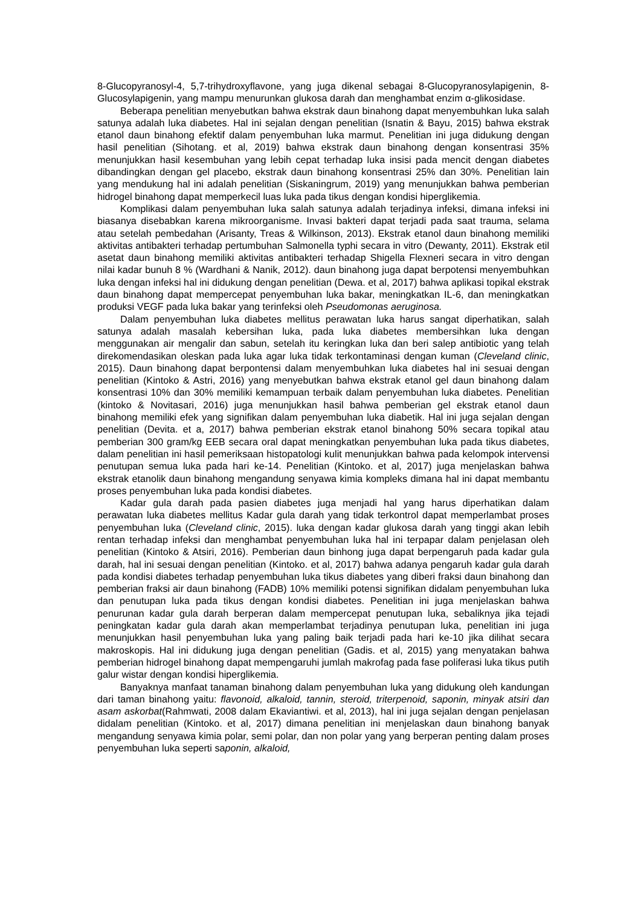8-Glucopyranosyl-4, 5,7-trihydroxyflavone, yang juga dikenal sebagai 8-Glucopyranosylapigenin, 8-Glucosylapigenin, yang mampu menurunkan glukosa darah dan menghambat enzim α-glikosidase.
Beberapa penelitian menyebutkan bahwa ekstrak daun binahong dapat menyembuhkan luka salah satunya adalah luka diabetes. Hal ini sejalan dengan penelitian (Isnatin & Bayu, 2015) bahwa ekstrak etanol daun binahong efektif dalam penyembuhan luka marmut. Penelitian ini juga didukung dengan hasil penelitian (Sihotang. et al, 2019) bahwa ekstrak daun binahong dengan konsentrasi 35% menunjukkan hasil kesembuhan yang lebih cepat terhadap luka insisi pada mencit dengan diabetes dibandingkan dengan gel placebo, ekstrak daun binahong konsentrasi 25% dan 30%. Penelitian lain yang mendukung hal ini adalah penelitian (Siskaningrum, 2019) yang menunjukkan bahwa pemberian hidrogel binahong dapat memperkecil luas luka pada tikus dengan kondisi hiperglikemia.
Komplikasi dalam penyembuhan luka salah satunya adalah terjadinya infeksi, dimana infeksi ini biasanya disebabkan karena mikroorganisme. Invasi bakteri dapat terjadi pada saat trauma, selama atau setelah pembedahan (Arisanty, Treas & Wilkinson, 2013). Ekstrak etanol daun binahong memiliki aktivitas antibakteri terhadap pertumbuhan Salmonella typhi secara in vitro (Dewanty, 2011). Ekstrak etil asetat daun binahong memiliki aktivitas antibakteri terhadap Shigella Flexneri secara in vitro dengan nilai kadar bunuh 8 % (Wardhani & Nanik, 2012). daun binahong juga dapat berpotensi menyembuhkan luka dengan infeksi hal ini didukung dengan penelitian (Dewa. et al, 2017) bahwa aplikasi topikal ekstrak daun binahong dapat mempercepat penyembuhan luka bakar, meningkatkan IL-6, dan meningkatkan produksi VEGF pada luka bakar yang terinfeksi oleh Pseudomonas aeruginosa.
Dalam penyembuhan luka diabetes mellitus perawatan luka harus sangat diperhatikan, salah satunya adalah masalah kebersihan luka, pada luka diabetes membersihkan luka dengan menggunakan air mengalir dan sabun, setelah itu keringkan luka dan beri salep antibiotic yang telah direkomendasikan oleskan pada luka agar luka tidak terkontaminasi dengan kuman (Cleveland clinic, 2015). Daun binahong dapat berpontensi dalam menyembuhkan luka diabetes hal ini sesuai dengan penelitian (Kintoko & Astri, 2016) yang menyebutkan bahwa ekstrak etanol gel daun binahong dalam konsentrasi 10% dan 30% memiliki kemampuan terbaik dalam penyembuhan luka diabetes. Penelitian (kintoko & Novitasari, 2016) juga menunjukkan hasil bahwa pemberian gel ekstrak etanol daun binahong memiliki efek yang signifikan dalam penyembuhan luka diabetik. Hal ini juga sejalan dengan penelitian (Devita. et a, 2017) bahwa pemberian ekstrak etanol binahong 50% secara topikal atau pemberian 300 gram/kg EEB secara oral dapat meningkatkan penyembuhan luka pada tikus diabetes, dalam penelitian ini hasil pemeriksaan histopatologi kulit menunjukkan bahwa pada kelompok intervensi penutupan semua luka pada hari ke-14. Penelitian (Kintoko. et al, 2017) juga menjelaskan bahwa ekstrak etanolik daun binahong mengandung senyawa kimia kompleks dimana hal ini dapat membantu proses penyembuhan luka pada kondisi diabetes.
Kadar gula darah pada pasien diabetes juga menjadi hal yang harus diperhatikan dalam perawatan luka diabetes mellitus Kadar gula darah yang tidak terkontrol dapat memperlambat proses penyembuhan luka (Cleveland clinic, 2015). luka dengan kadar glukosa darah yang tinggi akan lebih rentan terhadap infeksi dan menghambat penyembuhan luka hal ini terpapar dalam penjelasan oleh penelitian (Kintoko & Atsiri, 2016). Pemberian daun binhong juga dapat berpengaruh pada kadar gula darah, hal ini sesuai dengan penelitian (Kintoko. et al, 2017) bahwa adanya pengaruh kadar gula darah pada kondisi diabetes terhadap penyembuhan luka tikus diabetes yang diberi fraksi daun binahong dan pemberian fraksi air daun binahong (FADB) 10% memiliki potensi signifikan didalam penyembuhan luka dan penutupan luka pada tikus dengan kondisi diabetes. Penelitian ini juga menjelaskan bahwa penurunan kadar gula darah berperan dalam mempercepat penutupan luka, sebaliknya jika tejadi peningkatan kadar gula darah akan memperlambat terjadinya penutupan luka, penelitian ini juga menunjukkan hasil penyembuhan luka yang paling baik terjadi pada hari ke-10 jika dilihat secara makroskopis. Hal ini didukung juga dengan penelitian (Gadis. et al, 2015) yang menyatakan bahwa pemberian hidrogel binahong dapat mempengaruhi jumlah makrofag pada fase poliferasi luka tikus putih galur wistar dengan kondisi hiperglikemia.
Banyaknya manfaat tanaman binahong dalam penyembuhan luka yang didukung oleh kandungan dari taman binahong yaitu: flavonoid, alkaloid, tannin, steroid, triterpenoid, saponin, minyak atsiri dan asam askorbat(Rahmwati, 2008 dalam Ekaviantiwi. et al, 2013), hal ini juga sejalan dengan penjelasan didalam penelitian (Kintoko. et al, 2017) dimana penelitian ini menjelaskan daun binahong banyak mengandung senyawa kimia polar, semi polar, dan non polar yang yang berperan penting dalam proses penyembuhan luka seperti saponin, alkaloid,